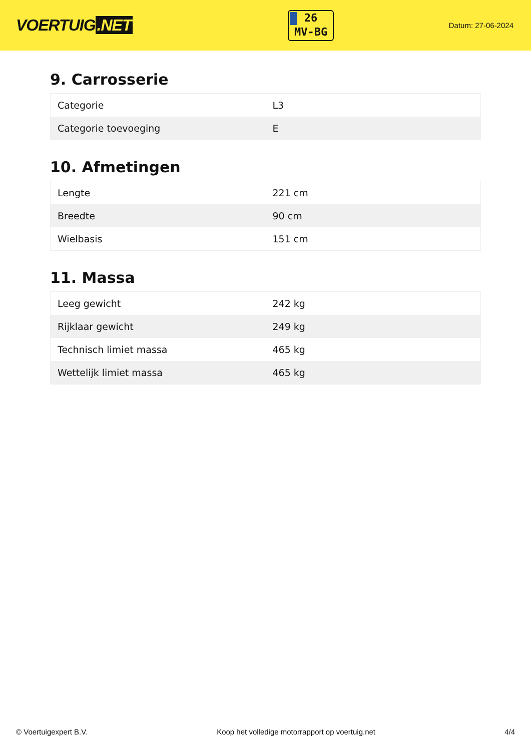VOERTUIG.NET
26
MV-BG
Datum: 27-06-2024
9. Carrosserie
| Categorie | L3 |
| Categorie toevoeging | E |
10. Afmetingen
| Lengte | 221 cm |
| Breedte | 90 cm |
| Wielbasis | 151 cm |
11. Massa
| Leeg gewicht | 242 kg |
| Rijklaar gewicht | 249 kg |
| Technisch limiet massa | 465 kg |
| Wettelijk limiet massa | 465 kg |
© Voertuigexpert B.V. Koop het volledige motorrapport op voertuig.net 4/4